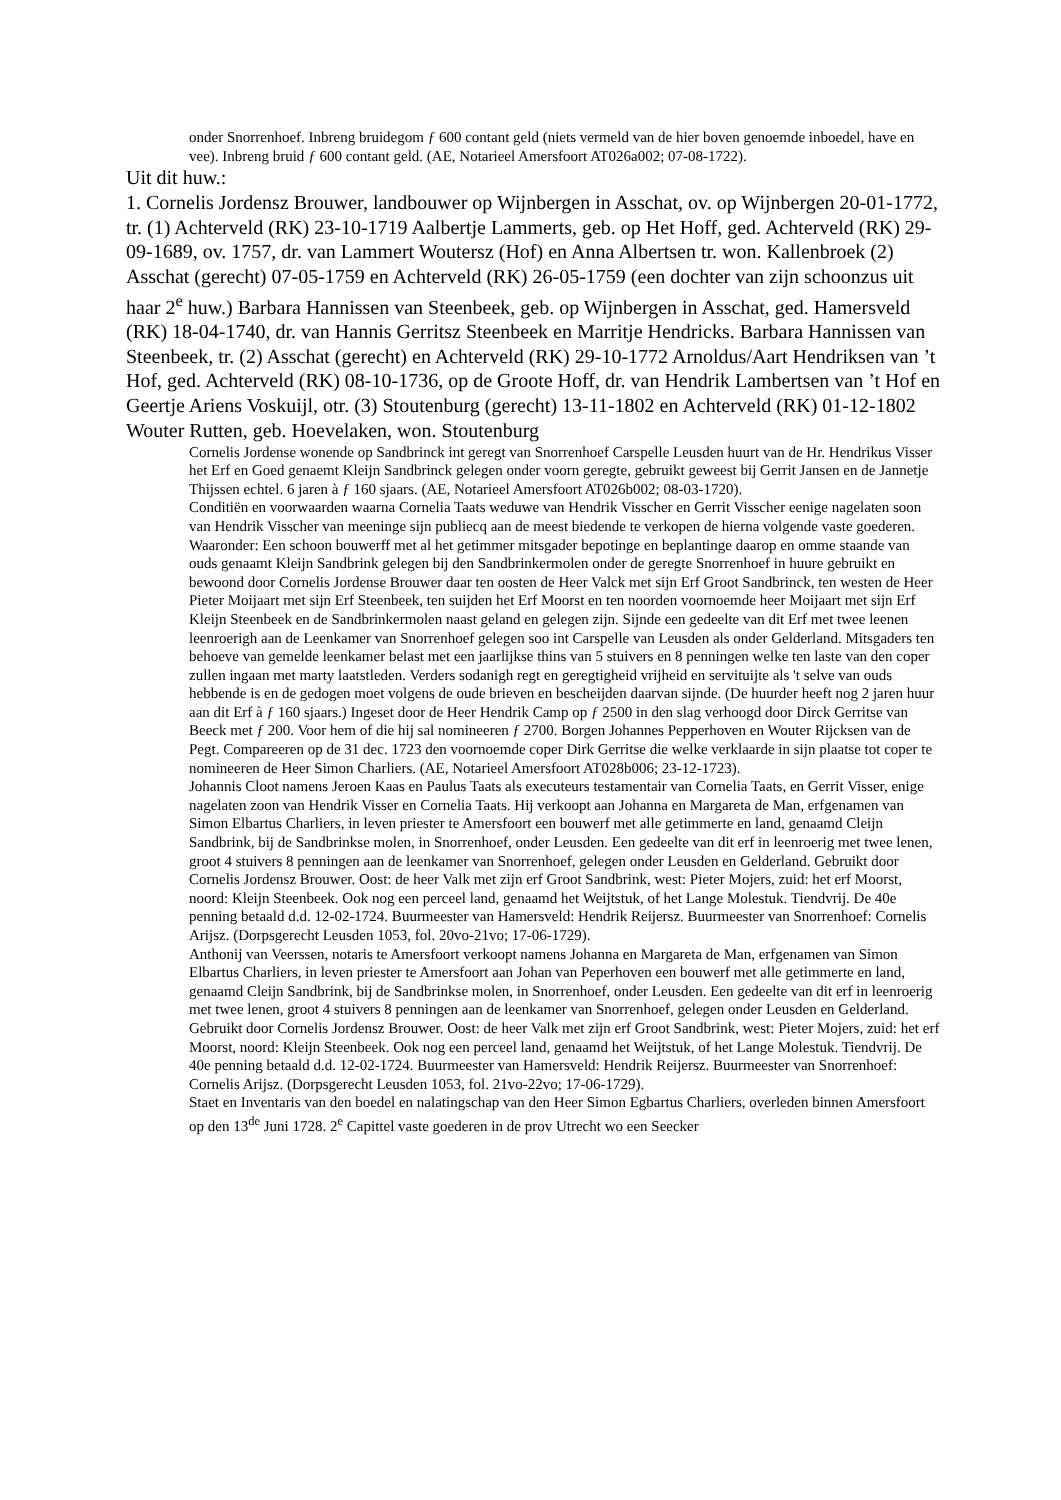onder Snorrenhoef. Inbreng bruidegom ƒ 600 contant geld (niets vermeld van de hier boven genoemde inboedel, have en vee). Inbreng bruid ƒ 600 contant geld. (AE, Notarieel Amersfoort AT026a002; 07-08-1722).
Uit dit huw.:
1. Cornelis Jordensz Brouwer, landbouwer op Wijnbergen in Asschat, ov. op Wijnbergen 20-01-1772, tr. (1) Achterveld (RK) 23-10-1719 Aalbertje Lammerts, geb. op Het Hoff, ged. Achterveld (RK) 29-09-1689, ov. 1757, dr. van Lammert Woutersz (Hof) en Anna Albertsen tr. won. Kallenbroek (2) Asschat (gerecht) 07-05-1759 en Achterveld (RK) 26-05-1759 (een dochter van zijn schoonzus uit haar 2<sup>e</sup> huw.) Barbara Hannissen van Steenbeek, geb. op Wijnbergen in Asschat, ged. Hamersveld (RK) 18-04-1740, dr. van Hannis Gerritsz Steenbeek en Marritje Hendricks. Barbara Hannissen van Steenbeek, tr. (2) Asschat (gerecht) en Achterveld (RK) 29-10-1772 Arnoldus/Aart Hendriksen van ’t Hof, ged. Achterveld (RK) 08-10-1736, op de Groote Hoff, dr. van Hendrik Lambertsen van ’t Hof en Geertje Ariens Voskuijl, otr. (3) Stoutenburg (gerecht) 13-11-1802 en Achterveld (RK) 01-12-1802 Wouter Rutten, geb. Hoevelaken, won. Stoutenburg
Cornelis Jordense wonende op Sandbrinck int geregt van Snorrenhoef Carspelle Leusden huurt van de Hr. Hendrikus Visser het Erf en Goed genaemt Kleijn Sandbrinck gelegen onder voorn geregte, gebruikt geweest bij Gerrit Jansen en de Jannetje Thijssen echtel. 6 jaren à ƒ 160 sjaars. (AE, Notarieel Amersfoort AT026b002; 08-03-1720).
Conditiën en voorwaarden waarna Cornelia Taats weduwe van Hendrik Visscher en Gerrit Visscher eenige nagelaten soon van Hendrik Visscher van meeninge sijn publiecq aan de meest biedende te verkopen de hierna volgende vaste goederen. Waaronder: Een schoon bouwerff met al het getimmer mitsgader bepotinge en beplantinge daarop en omme staande van ouds genaamt Kleijn Sandbrink gelegen bij den Sandbrinkermolen onder de geregte Snorrenhoef in huure gebruikt en bewoond door Cornelis Jordense Brouwer daar ten oosten de Heer Valck met sijn Erf Groot Sandbrinck, ten westen de Heer Pieter Moijaart met sijn Erf Steenbeek, ten suijden het Erf Moorst en ten noorden voornoemde heer Moijaart met sijn Erf Kleijn Steenbeek en de Sandbrinkermolen naast geland en gelegen zijn. Sijnde een gedeelte van dit Erf met twee leenen leenroerigh aan de Leenkamer van Snorrenhoef gelegen soo int Carspelle van Leusden als onder Gelderland. Mitsgaders ten behoeve van gemelde leenkamer belast met een jaarlijkse thins van 5 stuivers en 8 penningen welke ten laste van den coper zullen ingaan met marty laatstleden. Verders sodanigh regt en geregtigheid vrijheid en servituijte als 't selve van ouds hebbende is en de gedogen moet volgens de oude brieven en bescheijden daarvan sijnde. (De huurder heeft nog 2 jaren huur aan dit Erf à ƒ 160 sjaars.) Ingeset door de Heer Hendrik Camp op ƒ 2500 in den slag verhoogd door Dirck Gerritse van Beeck met ƒ 200. Voor hem of die hij sal nomineeren ƒ 2700. Borgen Johannes Pepperhoven en Wouter Rijcksen van de Pegt. Compareeren op de 31 dec. 1723 den voornoemde coper Dirk Gerritse die welke verklaarde in sijn plaatse tot coper te nomineeren de Heer Simon Charliers. (AE, Notarieel Amersfoort AT028b006; 23-12-1723).
Johannis Cloot namens Jeroen Kaas en Paulus Taats als executeurs testamentair van Cornelia Taats, en Gerrit Visser, enige nagelaten zoon van Hendrik Visser en Cornelia Taats. Hij verkoopt aan Johanna en Margareta de Man, erfgenamen van Simon Elbartus Charliers, in leven priester te Amersfoort een bouwerf met alle getimmerte en land, genaamd Cleijn Sandbrink, bij de Sandbrinkse molen, in Snorrenhoef, onder Leusden. Een gedeelte van dit erf in leenroerig met twee lenen, groot 4 stuivers 8 penningen aan de leenkamer van Snorrenhoef, gelegen onder Leusden en Gelderland. Gebruikt door Cornelis Jordensz Brouwer. Oost: de heer Valk met zijn erf Groot Sandbrink, west: Pieter Mojers, zuid: het erf Moorst, noord: Kleijn Steenbeek. Ook nog een perceel land, genaamd het Weijtstuk, of het Lange Molestuk. Tiendvrij. De 40e penning betaald d.d. 12-02-1724. Buurmeester van Hamersveld: Hendrik Reijersz. Buurmeester van Snorrenhoef: Cornelis Arijsz. (Dorpsgerecht Leusden 1053, fol. 20vo-21vo; 17-06-1729).
Anthonij van Veerssen, notaris te Amersfoort verkoopt namens Johanna en Margareta de Man, erfgenamen van Simon Elbartus Charliers, in leven priester te Amersfoort aan Johan van Peperhoven een bouwerf met alle getimmerte en land, genaamd Cleijn Sandbrink, bij de Sandbrinkse molen, in Snorrenhoef, onder Leusden. Een gedeelte van dit erf in leenroerig met twee lenen, groot 4 stuivers 8 penningen aan de leenkamer van Snorrenhoef, gelegen onder Leusden en Gelderland. Gebruikt door Cornelis Jordensz Brouwer. Oost: de heer Valk met zijn erf Groot Sandbrink, west: Pieter Mojers, zuid: het erf Moorst, noord: Kleijn Steenbeek. Ook nog een perceel land, genaamd het Weijtstuk, of het Lange Molestuk. Tiendvrij. De 40e penning betaald d.d. 12-02-1724. Buurmeester van Hamersveld: Hendrik Reijersz. Buurmeester van Snorrenhoef: Cornelis Arijsz. (Dorpsgerecht Leusden 1053, fol. 21vo-22vo; 17-06-1729).
Staet en Inventaris van den boedel en nalatingschap van den Heer Simon Egbartus Charliers, overleden binnen Amersfoort op den 13<sup>de</sup> Juni 1728. 2<sup>e</sup> Capittel vaste goederen in de prov Utrecht wo een Seecker